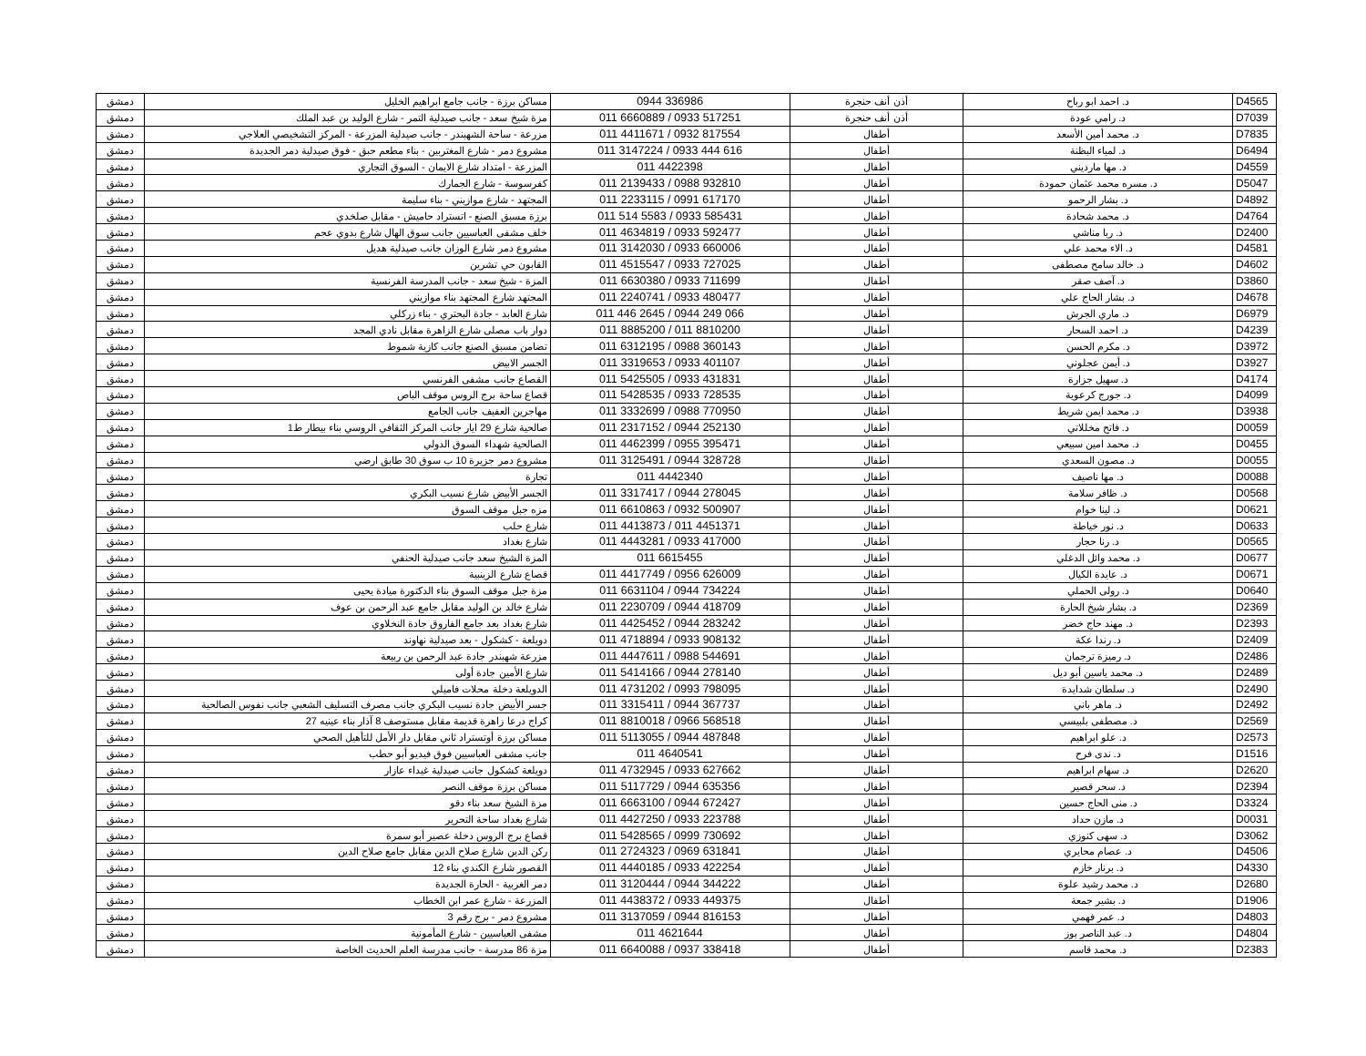| دمشق | مساكن برزة - جانب جامع ابراهيم الخليل | 0944 336986 | أذن أنف حنجرة | د. احمد ابو رباح | D4565 |
| دمشق | مزة شيخ سعد - جانب صيدلية التمر - شارع الوليد بن عبد الملك | 011 6660889 / 0933 517251 | أذن أنف حنجرة | د. رامي عودة | D7039 |
| دمشق | مزرعة - ساحة الشهبندر - جانب صيدلية المزرعة - المركز التشخيصي العلاجي | 011 4411671 / 0932 817554 | أطفال | د. محمد أمين الأسعد | D7835 |
| دمشق | مشروع دمر - شارع المغتربين - بناء مطعم حبق - فوق صيدلية دمر الجديدة | 011 3147224 / 0933 444 616 | أطفال | د. لمياء البظنة | D6494 |
| دمشق | المزرعة - امتداد شارع الايمان - السوق التجاري | 011 4422398 | أطفال | د. مها مارديني | D4559 |
| دمشق | كفرسوسة - شارع الجمارك | 011 2139433 / 0988 932810 | أطفال | د. مسره محمد عثمان حمودة | D5047 |
| دمشق | المجتهد - شارع موازيني - بناء سليمة | 011 2233115 / 0991 617170 | أطفال | د. بشار الرحمو | D4892 |
| دمشق | برزة مسبق الصنع - اتستراد حاميش - مقابل صلخدي | 011 514 5583 / 0933 585431 | أطفال | د. محمد شحادة | D4764 |
| دمشق | خلف مشفى العباسيين جانب سوق الهال شارع بدوي عجم | 011 4634819 / 0933 592477 | أطفال | د. ربا مناشي | D2400 |
| دمشق | مشروع دمر شارع الوزان جانب صيدلية هديل | 011 3142030 / 0933 660006 | أطفال | د. الاء محمد علي | D4581 |
| دمشق | القابون حي تشرين | 011 4515547 / 0933 727025 | أطفال | د. خالد سامح مصطفى | D4602 |
| دمشق | المزة - شيخ سعد - جانب المدرسة الفرنسية | 011 6630380 / 0933 711699 | أطفال | د. آصف صقر | D3860 |
| دمشق | المجتهد شارع المجتهد بناء موازيني | 011 2240741 / 0933 480477 | أطفال | د. بشار الحاج علي | D4678 |
| دمشق | شارع العابد - جادة البحتري - بناء زركلي | 011 446 2645 / 0944 249 066 | أطفال | د. ماري الجرش | D6979 |
| دمشق | دوار باب مصلى شارع الزاهرة مقابل نادي المجد | 011 8885200 / 011 8810200 | أطفال | د. احمد السحار | D4239 |
| دمشق | تضامن مسبق الصنع جانب كازية شموط | 011 6312195 / 0988 360143 | أطفال | د. مكرم الحسن | D3972 |
| دمشق | الجسر الابيض | 011 3319653 / 0933 401107 | أطفال | د. أيمن عجلوني | D3927 |
| دمشق | القصاع جانب مشفى الفرنسي | 011 5425505 / 0933 431831 | أطفال | د. سهيل جزارة | D4174 |
| دمشق | قصاع ساحة برج الروس موقف الباص | 011 5428535 / 0933 728535 | أطفال | د. جورج كرعوية | D4099 |
| دمشق | مهاجرين العفيف جانب الجامع | 011 3332699 / 0988 770950 | أطفال | د. محمد ايمن شريط | D3938 |
| دمشق | صالحية شارع 29 ايار جانب المركز الثقافي الروسي بناء بيطار ط1 | 011 2317152 / 0944 252130 | أطفال | د. فاتح مخللاتي | D0059 |
| دمشق | الصالحية شهداء السوق الدولي | 011 4462399 / 0955 395471 | أطفال | د. محمد امين سبيعي | D0455 |
| دمشق | مشروع دمر جزيرة 10 ب سوق 30 طابق ارضي | 011 3125491 / 0944 328728 | أطفال | د. مصون السعدي | D0055 |
| دمشق | تجارة | 011 4442340 | أطفال | د. مها ناصيف | D0088 |
| دمشق | الجسر الأبيض شارع نسيب البكري | 011 3317417 / 0944 278045 | أطفال | د. ظافر سلامة | D0568 |
| دمشق | مزه جبل موقف السوق | 011 6610863 / 0932 500907 | أطفال | د. لينا خوام | D0621 |
| دمشق | شارع حلب | 011 4413873 / 011 4451371 | أطفال | د. نور خياطة | D0633 |
| دمشق | شارع بغداد | 011 4443281 / 0933 417000 | أطفال | د. رنا حجار | D0565 |
| دمشق | المزة الشيخ سعد جانب صيدلية الحنفي | 011 6615455 | أطفال | د. محمد وائل الدغلي | D0677 |
| دمشق | قصاع شارع الزينبية | 011 4417749 / 0956 626009 | أطفال | د. عايدة الكيال | D0671 |
| دمشق | مزة جبل موقف السوق بناء الدكتورة ميادة يحيى | 011 6631104 / 0944 734224 | أطفال | د. رولى الحملي | D0640 |
| دمشق | شارع خالد بن الوليد مقابل جامع عبد الرحمن بن عوف | 011 2230709 / 0944 418709 | أطفال | د. بشار شيخ الحارة | D2369 |
| دمشق | شارع بغداد بعد جامع الفاروق جادة النخلاوي | 011 4425452 / 0944 283242 | أطفال | د. مهند حاج خضر | D2393 |
| دمشق | دويلعة - كشكول - بعد صيدلية نهاوند | 011 4718894 / 0933 908132 | أطفال | د. رندا عكة | D2409 |
| دمشق | مزرعة شهبندر جادة عبد الرحمن بن ربيعة | 011 4447611 / 0988 544691 | أطفال | د. رميزة ترجمان | D2486 |
| دمشق | شارع الأمين جادة أولى | 011 5414166 / 0944 278140 | أطفال | د. محمد ياسين أبو ديل | D2489 |
| دمشق | الدويلعة دخلة محلات فاميلي | 011 4731202 / 0993 798095 | أطفال | د. سلطان شدايدة | D2490 |
| دمشق | جسر الأبيض جادة نسيب البكري جانب مصرف التسليف الشعبي جانب نفوس الصالحية | 011 3315411 / 0944 367737 | أطفال | د. ماهر باني | D2492 |
| دمشق | كراج درعا زاهرة قديمة مقابل مستوصف 8 آذار بناء عينيه 27 | 011 8810018 / 0966 568518 | أطفال | د. مصطفى بلبيسي | D2569 |
| دمشق | مساكن برزة أوتستراد ثاني مقابل دار الأمل للتأهيل الصحي | 011 5113055 / 0944 487848 | أطفال | د. علو ابراهيم | D2573 |
| دمشق | جانب مشفى العباسيين فوق فيديو أبو حطب | 011 4640541 | أطفال | د. ندى فرح | D1516 |
| دمشق | دويلعة كشكول جانب صيدلية غيداء عازار | 011 4732945 / 0933 627662 | أطفال | د. سهام ابراهيم | D2620 |
| دمشق | مساكن برزة موقف النصر | 011 5117729 / 0944 635356 | أطفال | د. سحر قصير | D2394 |
| دمشق | مزة الشيخ سعد بناء دقو | 011 6663100 / 0944 672427 | أطفال | د. منى الحاج حسين | D3324 |
| دمشق | شارع بغداد ساحة التحرير | 011 4427250 / 0933 223788 | أطفال | د. مازن حداد | D0031 |
| دمشق | قصاع برج الروس دخلة عصير أبو سمرة | 011 5428565 / 0999 730692 | أطفال | د. سهى كنوزي | D3062 |
| دمشق | ركن الدين شارع صلاح الدين مقابل جامع صلاح الدين | 011 2724323 / 0969 631841 | أطفال | د. عصام محايري | D4506 |
| دمشق | القصور شارع الكندي بناء 12 | 011 4440185 / 0933 422254 | أطفال | د. برنار خازم | D4330 |
| دمشق | دمر الغربية - الحارة الجديدة | 011 3120444 / 0944 344222 | أطفال | د. محمد رشيد علوة | D2680 |
| دمشق | المزرعة - شارع عمر ابن الخطاب | 011 4438372 / 0933 449375 | أطفال | د. بشير جمعة | D1906 |
| دمشق | مشروع دمر - برج رقم 3 | 011 3137059 / 0944 816153 | أطفال | د. عمر فهمي | D4803 |
| دمشق | مشفى العباسيين - شارع المأمونية | 011 4621644 | أطفال | د. عبد الناصر بوز | D4804 |
| دمشق | مزة 86 مدرسة - جانب مدرسة العلم الحديث الخاصة | 011 6640088 / 0937 338418 | أطفال | د. محمد قاسم | D2383 |